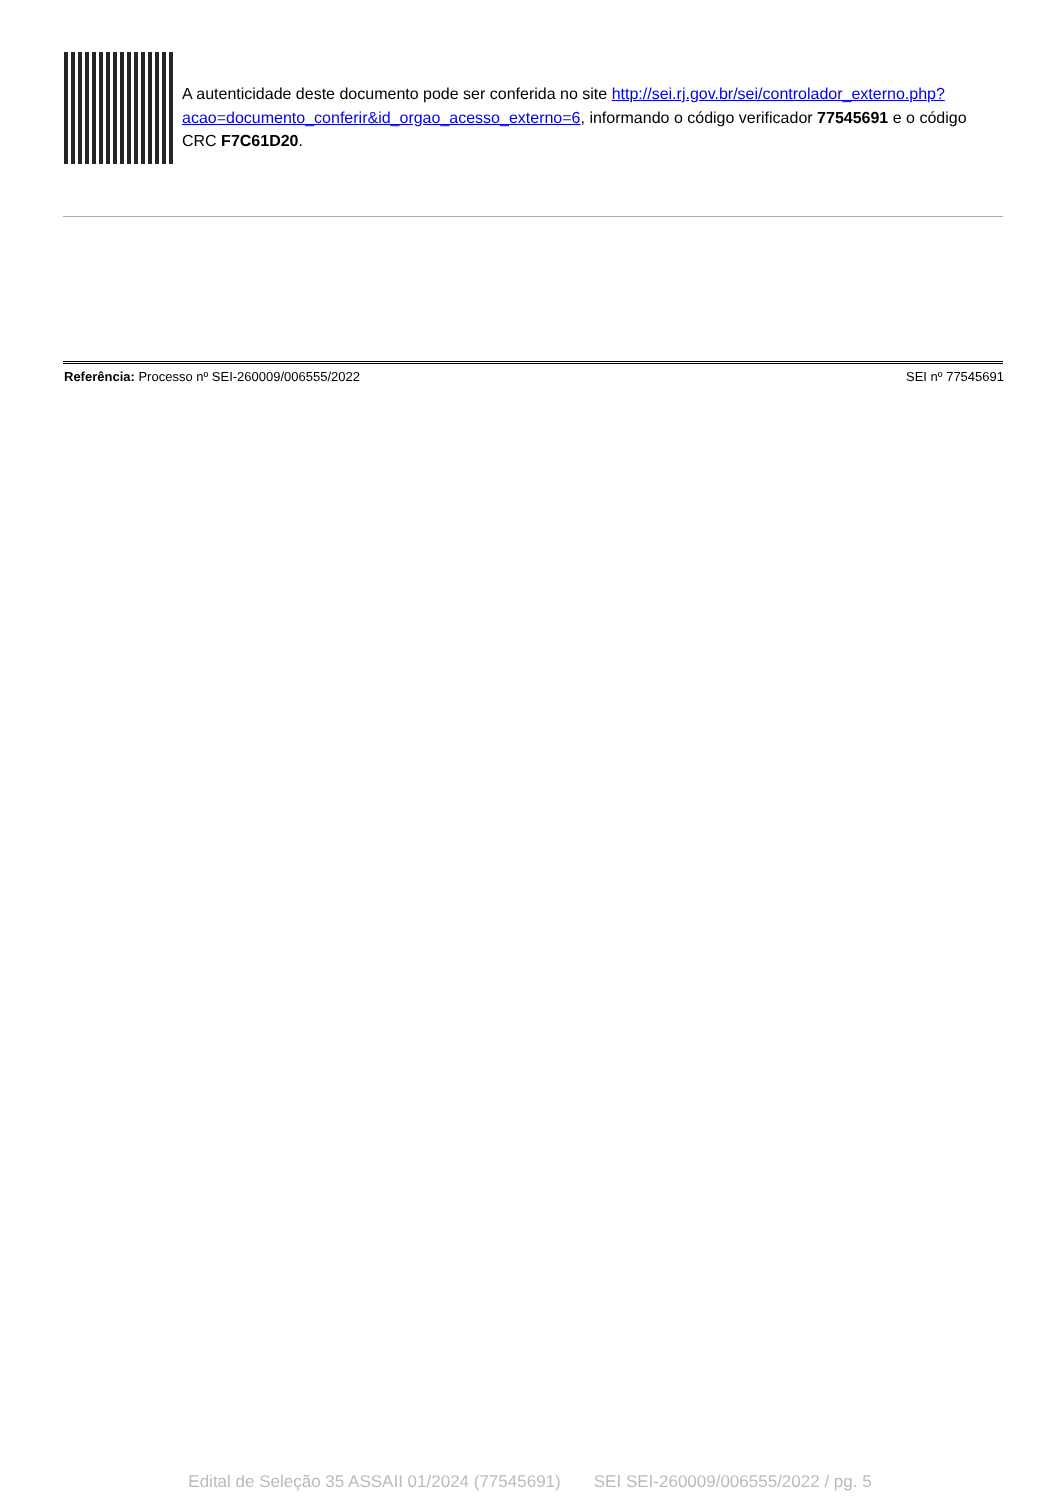A autenticidade deste documento pode ser conferida no site http://sei.rj.gov.br/sei/controlador_externo.php?
acao=documento_conferir&id_orgao_acesso_externo=6, informando o código verificador 77545691 e o código CRC F7C61D20.
Referência: Processo nº SEI-260009/006555/2022 SEI nº 77545691
Edital de Seleção 35 ASSAII 01/2024 (77545691) SEI SEI-260009/006555/2022 / pg. 5